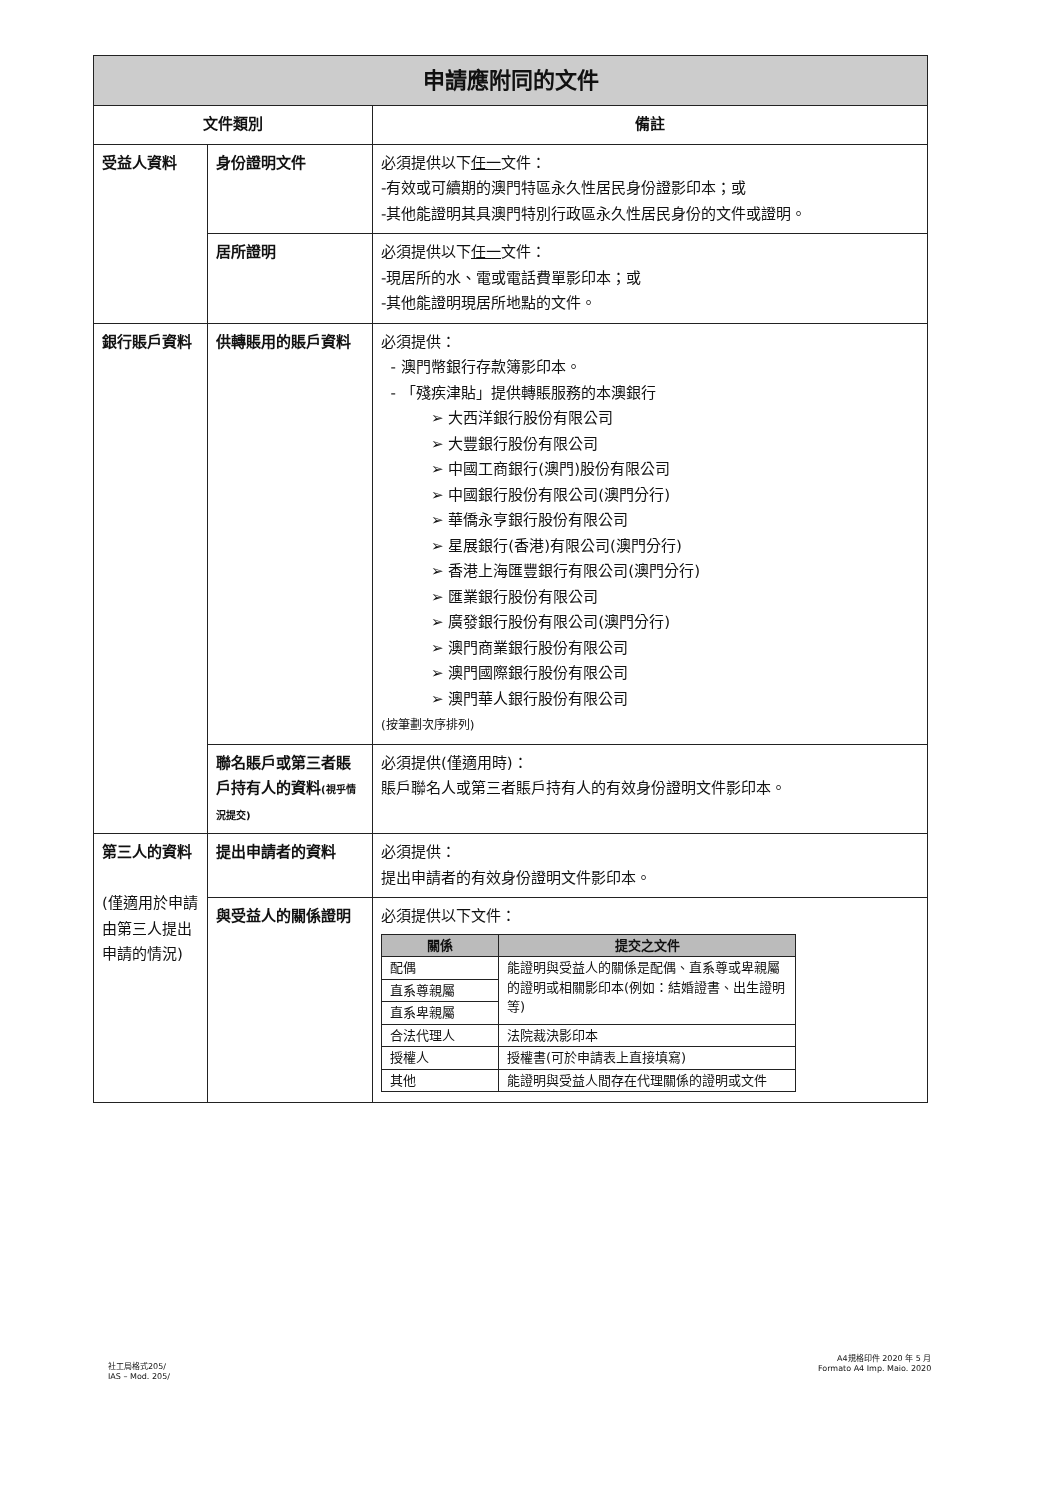| 申請應附同的文件 | | |
| --- | --- | --- |
| 文件類別 | | 備註 |
| 受益人資料 | 身份證明文件 | 必須提供以下 任一 文件： -有效或可續期的澳門特區永久性居民身份證影印本；或 -其他能證明其具澳門特別行政區永久性居民身份的文件或證明。 |
| | 居所證明 | 必須提供以下 任一 文件： -現居所的水、電或電話費單影印本；或 -其他能證明現居所地點的文件。 |
| 銀行賬戶資料 | 供轉賬用的賬戶資料 | 必須提供： - 澳門幣銀行存款簿影印本。 - 「殘疾津貼」提供轉賬服務的本澳銀行 ➢ 大西洋銀行股份有限公司 ➢ 大豐銀行股份有限公司 ➢ 中國工商銀行(澳門)股份有限公司 ➢ 中國銀行股份有限公司(澳門分行) ➢ 華僑永亨銀行股份有限公司 ➢ 星展銀行(香港)有限公司(澳門分行) ➢ 香港上海匯豐銀行有限公司(澳門分行) ➢ 匯業銀行股份有限公司 ➢ 廣發銀行股份有限公司(澳門分行) ➢ 澳門商業銀行股份有限公司 ➢ 澳門國際銀行股份有限公司 ➢ 澳門華人銀行股份有限公司 (按筆劃次序排列) |
| | 聯名賬戶或第三者賬戶持有人的資料 (視乎情況提交) | 必須提供(僅適用時)： 賬戶聯名人或第三者賬戶持有人的有效身份證明文件影印本。 |
| 第三人的資料 (僅適用於申請由第三人提出申請的情況) | 提出申請者的資料 | 必須提供： 提出申請者的有效身份證明文件影印本。 |
| | 與受益人的關係證明 | 必須提供以下文件： / 關係 / 提交之文件 / / --- / --- / / 配偶 / 能證明與受益人的關係是配偶、直系尊或卑親屬的證明或相關影印本(例如：結婚證書、出生證明等) / / 直系尊親屬 / / / 直系卑親屬 / / / 合法代理人 / 法院裁決影印本 / / 授權人 / 授權書(可於申請表上直接填寫) / / 其他 / 能證明與受益人間存在代理關係的證明或文件 / |
社工局格式205/
IAS – Mod. 205/
A4規格印件 2020 年 5 月
Formato A4 Imp. Maio. 2020